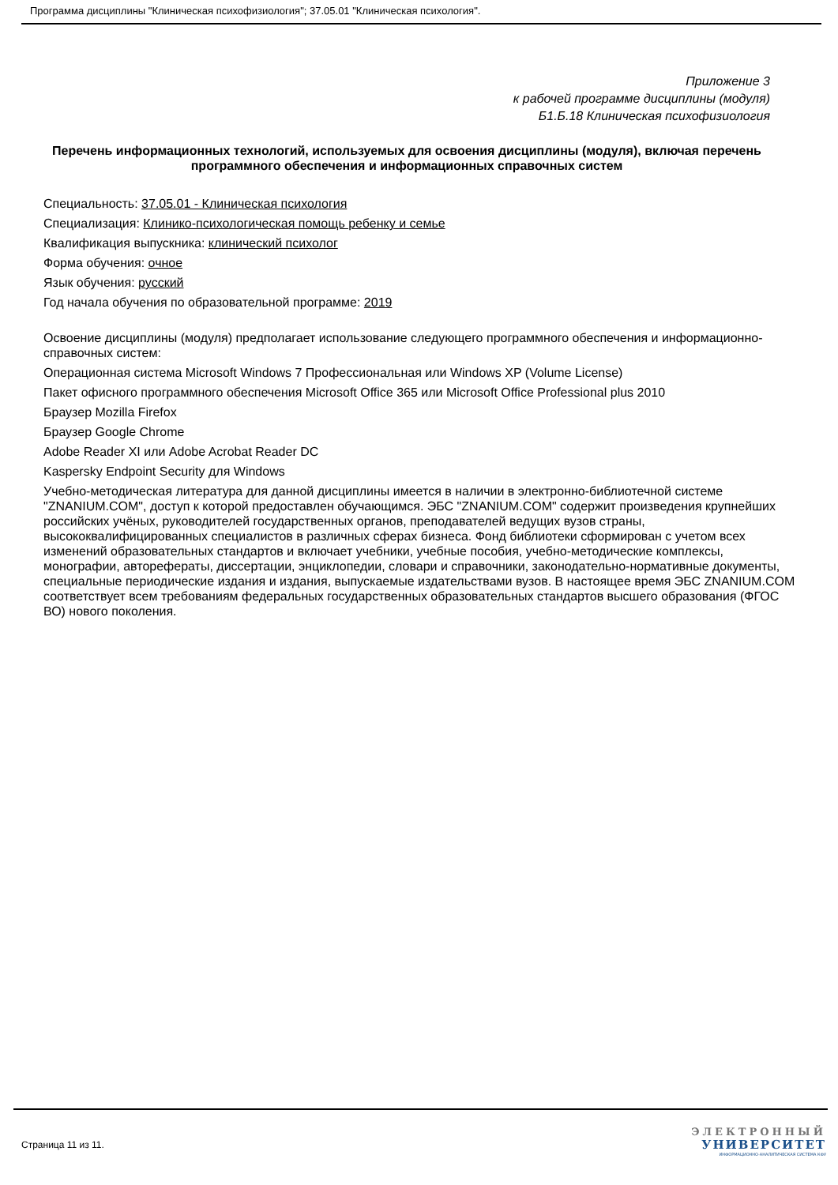Программа дисциплины "Клиническая психофизиология"; 37.05.01 "Клиническая психология".
Приложение 3
к рабочей программе дисциплины (модуля)
Б1.Б.18 Клиническая психофизиология
Перечень информационных технологий, используемых для освоения дисциплины (модуля), включая перечень программного обеспечения и информационных справочных систем
Специальность: 37.05.01 - Клиническая психология
Специализация: Клинико-психологическая помощь ребенку и семье
Квалификация выпускника: клинический психолог
Форма обучения: очное
Язык обучения: русский
Год начала обучения по образовательной программе: 2019
Освоение дисциплины (модуля) предполагает использование следующего программного обеспечения и информационно-справочных систем:
Операционная система Microsoft Windows 7 Профессиональная или Windows XP (Volume License)
Пакет офисного программного обеспечения Microsoft Office 365 или Microsoft Office Professional plus 2010
Браузер Mozilla Firefox
Браузер Google Chrome
Adobe Reader XI или Adobe Acrobat Reader DC
Kaspersky Endpoint Security для Windows
Учебно-методическая литература для данной дисциплины имеется в наличии в электронно-библиотечной системе "ZNANIUM.COM", доступ к которой предоставлен обучающимся. ЭБС "ZNANIUM.COM" содержит произведения крупнейших российских учёных, руководителей государственных органов, преподавателей ведущих вузов страны, высококвалифицированных специалистов в различных сферах бизнеса. Фонд библиотеки сформирован с учетом всех изменений образовательных стандартов и включает учебники, учебные пособия, учебно-методические комплексы, монографии, авторефераты, диссертации, энциклопедии, словари и справочники, законодательно-нормативные документы, специальные периодические издания и издания, выпускаемые издательствами вузов. В настоящее время ЭБС ZNANIUM.COM соответствует всем требованиям федеральных государственных образовательных стандартов высшего образования (ФГОС ВО) нового поколения.
Страница 11 из 11.
ЭЛЕКТРОННЫЙ
УНИВЕРСИТЕТ
ИНФОРМАЦИОННО-АНАЛИТИЧЕСКАЯ СИСТЕМА КФУ